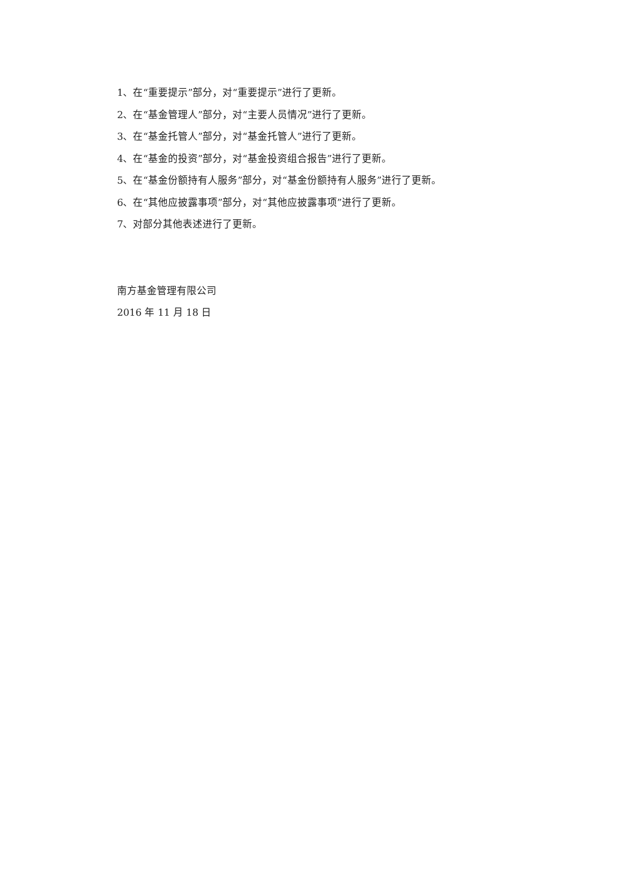1、在“重要提示”部分，对“重要提示”进行了更新。
2、在“基金管理人”部分，对“主要人员情况”进行了更新。
3、在“基金托管人”部分，对“基金托管人”进行了更新。
4、在“基金的投资”部分，对“基金投资组合报告”进行了更新。
5、在“基金份额持有人服务”部分，对“基金份额持有人服务”进行了更新。
6、在“其他应披露事项”部分，对“其他应披露事项”进行了更新。
7、对部分其他表述进行了更新。
南方基金管理有限公司
2016 年 11 月 18 日